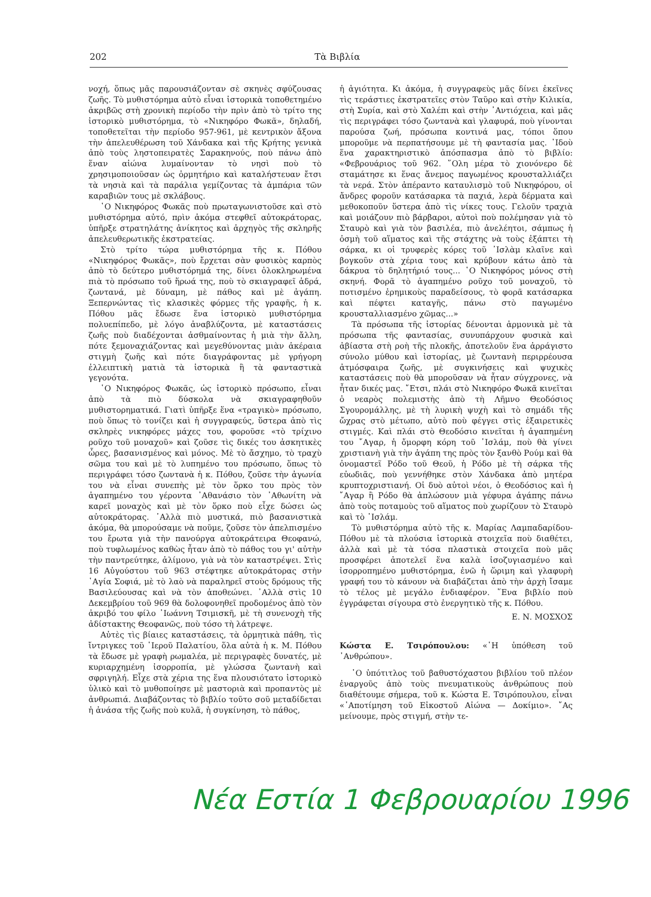202 Τὰ Βιβλία
νοχή, ὅπως μᾶς παρουσιάζονταν σὲ σκηνὲς σφύζουσας ζωῆς. Τὸ μυθιστόρημα αὐτὸ εἶναι ἱστορικὰ τοποθετημένο ἀκριβῶς στὴ χρονικὴ περίοδο τὴν πρὶν ἀπὸ τὸ τρίτο της ἱστορικὸ μυθιστόρημα, τὸ «Νικηφόρο Φωκᾶ», δηλαδή, τοποθετεῖται τὴν περίοδο 957-961, μὲ κεντρικὸν ἄξονα τὴν ἀπελευθέρωση τοῦ Χάνδακα καὶ τῆς Κρήτης γενικὰ ἀπὸ τοὺς ληστοπειρατὲς Σαρακηνούς, ποὺ πάνω ἀπὸ ἕναν αἰώνα λυμαίνονταν τὸ νησὶ ποὺ τὸ χρησιμοποιοῦσαν ὡς ὁρμητήριο καὶ καταλήστευαν ἔτσι τὰ νησιὰ καὶ τὰ παράλια γεμίζοντας τὰ ἀμπάρια τῶν καραβιῶν τους μὲ σκλάβους.
῾Ο Νικηφόρος Φωκᾶς ποὺ πρωταγωνιστοῦσε καὶ στὸ μυθιστόρημα αὐτό, πρὶν ἀκόμα στεφθεῖ αὐτοκράτορας, ὑπῆρξε στρατηλάτης ἀνίκητος καὶ ἀρχηγὸς τῆς σκληρῆς ἀπελευθερωτικῆς ἐκστρατείας.
Στὸ τρίτο τώρα μυθιστόρημα τῆς κ. Πόθου «Νικηφόρος Φωκᾶς», ποὺ ἔρχεται σὰν φυσικὸς καρπὸς ἀπὸ τὸ δεύτερο μυθιστόρημά της, δίνει ὁλοκληρωμένα πιὰ τὸ πρόσωπο τοῦ ἥρωά της, ποὺ τὸ σκιαγραφεῖ ἁδρά, ζωντανά, μὲ δύναμη, μὲ πάθος καὶ μὲ ἀγάπη. Ξεπερνώντας τὶς κλασικὲς φόρμες τῆς γραφῆς, ἡ κ. Πόθου μᾶς ἔδωσε ἕνα ἱστορικὸ μυθιστόρημα πολυεπίπεδο, μὲ λόγο ἀναβλύζοντα, μὲ καταστάσεις ζωῆς ποὺ διαδέχονται ἀσθμαίνοντας ἡ μιὰ τὴν ἄλλη, πότε ξεμοναχιάζοντας καὶ μεγεθύνοντας μιὰν ἀκέραια στιγμὴ ζωῆς καὶ πότε διαγράφοντας μὲ γρήγορη ἐλλειπτικὴ ματιὰ τὰ ἱστορικὰ ἢ τὰ φανταστικὰ γεγονότα.
῾Ο Νικηφόρος Φωκᾶς, ὡς ἱστορικὸ πρόσωπο, εἶναι ἀπὸ τὰ πιὸ δύσκολα νὰ σκιαγραφηθοῦν μυθιστορηματικά. Γιατὶ ὑπῆρξε ἕνα «τραγικὸ» πρόσωπο, ποὺ ὅπως τὸ τονίζει καὶ ἡ συγγραφεύς, ὕστερα ἀπὸ τὶς σκληρὲς νικηφόρες μάχες του, φοροῦσε «τὸ τρίχινο ροῦχο τοῦ μοναχοῦ» καὶ ζοῦσε τὶς δικές του ἀσκητικὲς ὧρες, βασανισμένος καὶ μόνος. Μὲ τὸ ἄσχημο, τὸ τραχὺ σῶμα του καὶ μὲ τὸ λυπημένο του πρόσωπο, ὅπως τὸ περιγράφει τόσο ζωντανὰ ἡ κ. Πόθου, ζοῦσε τὴν ἀγωνία του νὰ εἶναι συνεπὴς μὲ τὸν ὅρκο του πρὸς τὸν ἀγαπημένο του γέροντα ᾿Αθανάσιο τὸν ᾿Αθωνίτη νὰ καρεῖ μοναχὸς καὶ μὲ τὸν ὅρκο ποὺ εἶχε δώσει ὡς αὐτοκράτορας. ᾿Αλλὰ πιὸ μυστικά, πιὸ βασανιστικὰ ἀκόμα, θὰ μπορούσαμε νὰ ποῦμε, ζοῦσε τὸν ἀπελπισμένο του ἔρωτα γιὰ τὴν πανούργα αὐτοκράτειρα Θεοφανώ, ποὺ τυφλωμένος καθὼς ἦταν ἀπὸ τὸ πάθος του γι' αὐτὴν τὴν παντρεύτηκε, ἀλίμονο, γιὰ νὰ τὸν καταστρέψει. Στὶς 16 Αὐγούστου τοῦ 963 στέφτηκε αὐτοκράτορας στὴν ῾Αγία Σοφιά, μὲ τὸ λαὸ νὰ παραληρεῖ στοὺς δρόμους τῆς Βασιλεύουσας καὶ νὰ τὸν ἀποθεώνει. ᾿Αλλὰ στὶς 10 Δεκεμβρίου τοῦ 969 θὰ δολοφονηθεῖ προδομένος ἀπὸ τὸν ἀκριβό του φίλο ᾿Ιωάννη Τσιμισκῆ, μὲ τὴ συνενοχὴ τῆς ἀδίστακτης Θεοφανῶς, ποὺ τόσο τὴ λάτρεψε.
Αὐτὲς τὶς βίαιες καταστάσεις, τὰ ὁρμητικὰ πάθη, τὶς ἴντριγκες τοῦ ῾Ιεροῦ Παλατίου, ὅλα αὐτὰ ἡ κ. Μ. Πόθου τὰ ἔδωσε μὲ γραφὴ ρωμαλέα, μὲ περιγραφὲς δυνατές, μὲ κυριαρχημένη ἰσορροπία, μὲ γλώσσα ζωντανὴ καὶ σφριγηλή. Εἶχε στὰ χέρια της ἕνα πλουσιότατο ἱστορικὸ ὑλικὸ καὶ τὸ μυθοποίησε μὲ μαστοριὰ καὶ προπαντὸς μὲ ἀνθρωπιά. Διαβάζοντας τὸ βιβλίο τοῦτο σοῦ μεταδίδεται ἡ ἀνάσα τῆς ζωῆς ποὺ κυλᾶ, ἡ συγκίνηση, τὸ πάθος,
ἡ ἁγιότητα. Κι ἀκόμα, ἡ συγγραφεὺς μᾶς δίνει ἐκεῖνες τὶς τεράστιες ἐκστρατεῖες στὸν Ταῦρο καὶ στὴν Κιλικία, στὴ Συρία, καὶ στὸ Χαλέπι καὶ στὴν ᾿Αντιόχεια, καὶ μᾶς τὶς περιγράφει τόσο ζωντανὰ καὶ γλαφυρά, ποὺ γίνονται παρούσα ζωή, πρόσωπα κοντινά μας, τόποι ὅπου μποροῦμε νὰ περπατήσουμε μὲ τὴ φαντασία μας. ᾿Ιδοὺ ἕνα χαρακτηριστικὸ ἀπόσπασμα ἀπὸ τὸ βιβλίο: «Φεβρουάριος τοῦ 962. ῞Ολη μέρα τὸ χιονόνερο δὲ σταμάτησε κι ἕνας ἄνεμος παγωμένος κρουσταλλιάζει τὰ νερά. Στὸν ἀπέραντο καταυλισμὸ τοῦ Νικηφόρου, οἱ ἄνδρες φοροῦν κατάσαρκα τὰ παχιά, λερὰ δέρματα καὶ μεθοκοποῦν ὕστερα ἀπὸ τὶς νίκες τους. Γελοῦν τραχιὰ καὶ μοιάζουν πιὸ βάρβαροι, αὐτοὶ ποὺ πολέμησαν γιὰ τὸ Σταυρὸ καὶ γιὰ τὸν βασιλέα, πιὸ ἀνελέητοι, σάμπως ἡ ὀσμὴ τοῦ αἵματος καὶ τῆς στάχτης νὰ τοὺς ἐξάπτει τὴ σάρκα, κι οἱ τρυφερὲς κόρες τοῦ ᾿Ισλὰμ κλαῖνε καὶ βογκοῦν στὰ χέρια τους καὶ κρύβουν κάτω ἀπὸ τὰ δάκρυα τὸ δηλητήριό τους... ῾Ο Νικηφόρος μόνος στὴ σκηνή. Φορᾶ τὸ ἀγαπημένο ροῦχο τοῦ μοναχοῦ, τὸ ποτισμένο ἐρημικοὺς παραδείσους, τὸ φορᾶ κατάσαρκα καὶ πέφτει καταγῆς, πάνω στὸ παγωμένο κρουσταλλιασμένο χῶμας...»
Τὰ πρόσωπα τῆς ἱστορίας δένονται ἁρμονικὰ μὲ τὰ πρόσωπα τῆς φαντασίας, συνυπάρχουν φυσικὰ καὶ ἀβίαστα στὴ ροὴ τῆς πλοκῆς, ἀποτελοῦν ἕνα ἀρράγιστο σύνολο μύθου καὶ ἱστορίας, μὲ ζωντανὴ περιρρέουσα ἀτμόσφαιρα ζωῆς, μὲ συγκινήσεις καὶ ψυχικὲς καταστάσεις ποὺ θὰ μποροῦσαν νὰ ἦταν σύγχρονες, νὰ ἦταν δικές μας. ῎Ετσι, πλάι στὸ Νικηφόρο Φωκᾶ κινεῖται ὁ νεαρὸς πολεμιστὴς ἀπὸ τὴ Λῆμνο Θεοδόσιος Σγουρομάλλης, μὲ τὴ λυρικὴ ψυχὴ καὶ τὸ σημάδι τῆς ὤχρας στὸ μέτωπο, αὐτὸ ποὺ φέγγει στὶς ἐξαιρετικὲς στιγμές. Καὶ πλάι στὸ Θεοδόσιο κινεῖται ἡ ἀγαπημένη του ῎Αγαρ, ἡ ὄμορφη κόρη τοῦ ᾿Ισλάμ, ποὺ θὰ γίνει χριστιανὴ γιὰ τὴν ἀγάπη της πρὸς τὸν ξανθὸ Ρούμ καὶ θὰ ὀνομαστεῖ Ρόδο τοῦ Θεοῦ, ἡ Ρόδο μὲ τὴ σάρκα τῆς εὐωδιᾶς, ποὺ γεννήθηκε στὸν Χάνδακα ἀπὸ μητέρα κρυπτοχριστιανή. Οἱ δυὸ αὐτοὶ νέοι, ὁ Θεοδόσιος καὶ ἡ ῎Αγαρ ἢ Ρόδο θὰ ἁπλώσουν μιὰ γέφυρα ἀγάπης πάνω ἀπὸ τοὺς ποταμοὺς τοῦ αἵματος ποὺ χωρίζουν τὸ Σταυρὸ καὶ τὸ ᾿Ισλάμ.
Τὸ μυθιστόρημα αὐτὸ τῆς κ. Μαρίας Λαμπαδαρίδου-Πόθου μὲ τὰ πλούσια ἱστορικὰ στοιχεῖα ποὺ διαθέτει, ἀλλὰ καὶ μὲ τὰ τόσα πλαστικὰ στοιχεῖα ποὺ μᾶς προσφέρει ἀποτελεῖ ἕνα καλὰ ἰσοζυγιασμένο καὶ ἰσορροπημένο μυθιστόρημα, ἐνῶ ἡ ὥριμη καὶ γλαφυρὴ γραφή του τὸ κάνουν νὰ διαβάζεται ἀπὸ τὴν ἀρχὴ ἴσαμε τὸ τέλος μὲ μεγάλο ἐνδιαφέρον. ῞Ενα βιβλίο ποὺ ἐγγράφεται σίγουρα στὸ ἐνεργητικὸ τῆς κ. Πόθου.
Ε. Ν. ΜΟΣΧΟΣ
Κώστα Ε. Τσιρόπουλου: «῾Η ὑπόθεση τοῦ ᾿Ανθρώπου».
῾Ο ὑπότιτλος τοῦ βαθυστόχαστου βιβλίου τοῦ πλέον ἐναργοῦς ἀπὸ τοὺς πνευματικοὺς ἀνθρώπους ποὺ διαθέτουμε σήμερα, τοῦ κ. Κώστα Ε. Τσιρόπουλου, εἶναι «᾿Αποτίμηση τοῦ Εἰκοστοῦ Αἰώνα — Δοκίμιο». ῎Ας μείνουμε, πρὸς στιγμή, στὴν τε-
Νέα Εστία 1 Φεβρουαρίου 1996